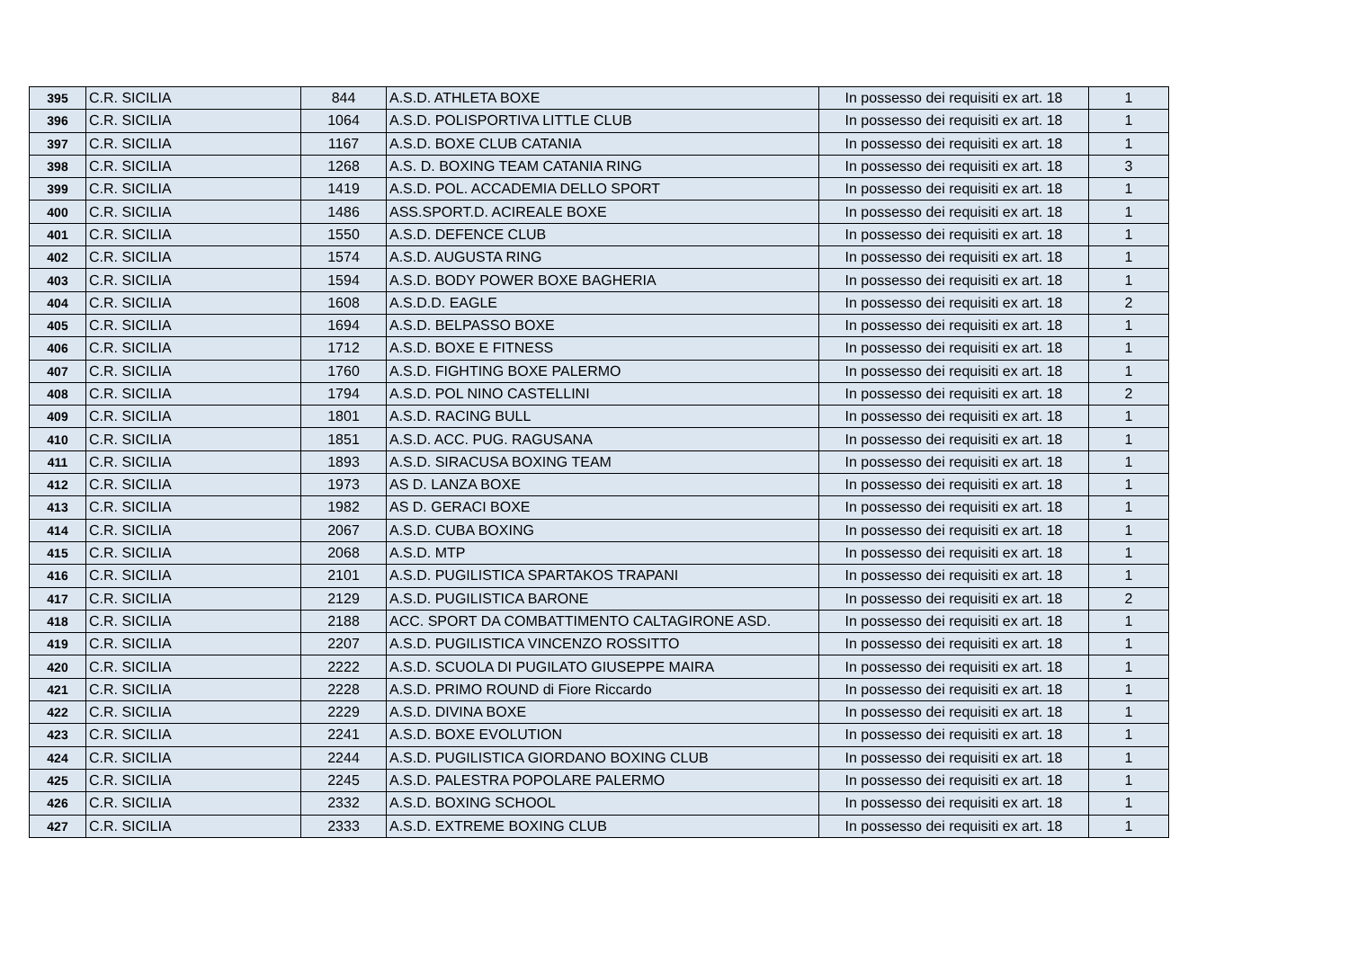| 395 | C.R. SICILIA | 844 | A.S.D. ATHLETA BOXE | In possesso dei requisiti ex art. 18 | 1 |
| 396 | C.R. SICILIA | 1064 | A.S.D. POLISPORTIVA LITTLE CLUB | In possesso dei requisiti ex art. 18 | 1 |
| 397 | C.R. SICILIA | 1167 | A.S.D. BOXE CLUB CATANIA | In possesso dei requisiti ex art. 18 | 1 |
| 398 | C.R. SICILIA | 1268 | A.S. D. BOXING TEAM CATANIA RING | In possesso dei requisiti ex art. 18 | 3 |
| 399 | C.R. SICILIA | 1419 | A.S.D. POL. ACCADEMIA DELLO SPORT | In possesso dei requisiti ex art. 18 | 1 |
| 400 | C.R. SICILIA | 1486 | ASS.SPORT.D. ACIREALE BOXE | In possesso dei requisiti ex art. 18 | 1 |
| 401 | C.R. SICILIA | 1550 | A.S.D. DEFENCE CLUB | In possesso dei requisiti ex art. 18 | 1 |
| 402 | C.R. SICILIA | 1574 | A.S.D. AUGUSTA RING | In possesso dei requisiti ex art. 18 | 1 |
| 403 | C.R. SICILIA | 1594 | A.S.D. BODY POWER BOXE BAGHERIA | In possesso dei requisiti ex art. 18 | 1 |
| 404 | C.R. SICILIA | 1608 | A.S.D.D. EAGLE | In possesso dei requisiti ex art. 18 | 2 |
| 405 | C.R. SICILIA | 1694 | A.S.D. BELPASSO BOXE | In possesso dei requisiti ex art. 18 | 1 |
| 406 | C.R. SICILIA | 1712 | A.S.D. BOXE E FITNESS | In possesso dei requisiti ex art. 18 | 1 |
| 407 | C.R. SICILIA | 1760 | A.S.D. FIGHTING BOXE PALERMO | In possesso dei requisiti ex art. 18 | 1 |
| 408 | C.R. SICILIA | 1794 | A.S.D. POL NINO CASTELLINI | In possesso dei requisiti ex art. 18 | 2 |
| 409 | C.R. SICILIA | 1801 | A.S.D. RACING BULL | In possesso dei requisiti ex art. 18 | 1 |
| 410 | C.R. SICILIA | 1851 | A.S.D. ACC. PUG. RAGUSANA | In possesso dei requisiti ex art. 18 | 1 |
| 411 | C.R. SICILIA | 1893 | A.S.D. SIRACUSA BOXING TEAM | In possesso dei requisiti ex art. 18 | 1 |
| 412 | C.R. SICILIA | 1973 | AS D. LANZA BOXE | In possesso dei requisiti ex art. 18 | 1 |
| 413 | C.R. SICILIA | 1982 | AS D. GERACI BOXE | In possesso dei requisiti ex art. 18 | 1 |
| 414 | C.R. SICILIA | 2067 | A.S.D. CUBA BOXING | In possesso dei requisiti ex art. 18 | 1 |
| 415 | C.R. SICILIA | 2068 | A.S.D. MTP | In possesso dei requisiti ex art. 18 | 1 |
| 416 | C.R. SICILIA | 2101 | A.S.D. PUGILISTICA SPARTAKOS TRAPANI | In possesso dei requisiti ex art. 18 | 1 |
| 417 | C.R. SICILIA | 2129 | A.S.D. PUGILISTICA BARONE | In possesso dei requisiti ex art. 18 | 2 |
| 418 | C.R. SICILIA | 2188 | ACC. SPORT DA COMBATTIMENTO CALTAGIRONE ASD. | In possesso dei requisiti ex art. 18 | 1 |
| 419 | C.R. SICILIA | 2207 | A.S.D. PUGILISTICA VINCENZO ROSSITTO | In possesso dei requisiti ex art. 18 | 1 |
| 420 | C.R. SICILIA | 2222 | A.S.D. SCUOLA DI PUGILATO GIUSEPPE MAIRA | In possesso dei requisiti ex art. 18 | 1 |
| 421 | C.R. SICILIA | 2228 | A.S.D. PRIMO ROUND di Fiore Riccardo | In possesso dei requisiti ex art. 18 | 1 |
| 422 | C.R. SICILIA | 2229 | A.S.D. DIVINA BOXE | In possesso dei requisiti ex art. 18 | 1 |
| 423 | C.R. SICILIA | 2241 | A.S.D. BOXE EVOLUTION | In possesso dei requisiti ex art. 18 | 1 |
| 424 | C.R. SICILIA | 2244 | A.S.D. PUGILISTICA GIORDANO BOXING CLUB | In possesso dei requisiti ex art. 18 | 1 |
| 425 | C.R. SICILIA | 2245 | A.S.D. PALESTRA POPOLARE PALERMO | In possesso dei requisiti ex art. 18 | 1 |
| 426 | C.R. SICILIA | 2332 | A.S.D. BOXING SCHOOL | In possesso dei requisiti ex art. 18 | 1 |
| 427 | C.R. SICILIA | 2333 | A.S.D. EXTREME BOXING CLUB | In possesso dei requisiti ex art. 18 | 1 |